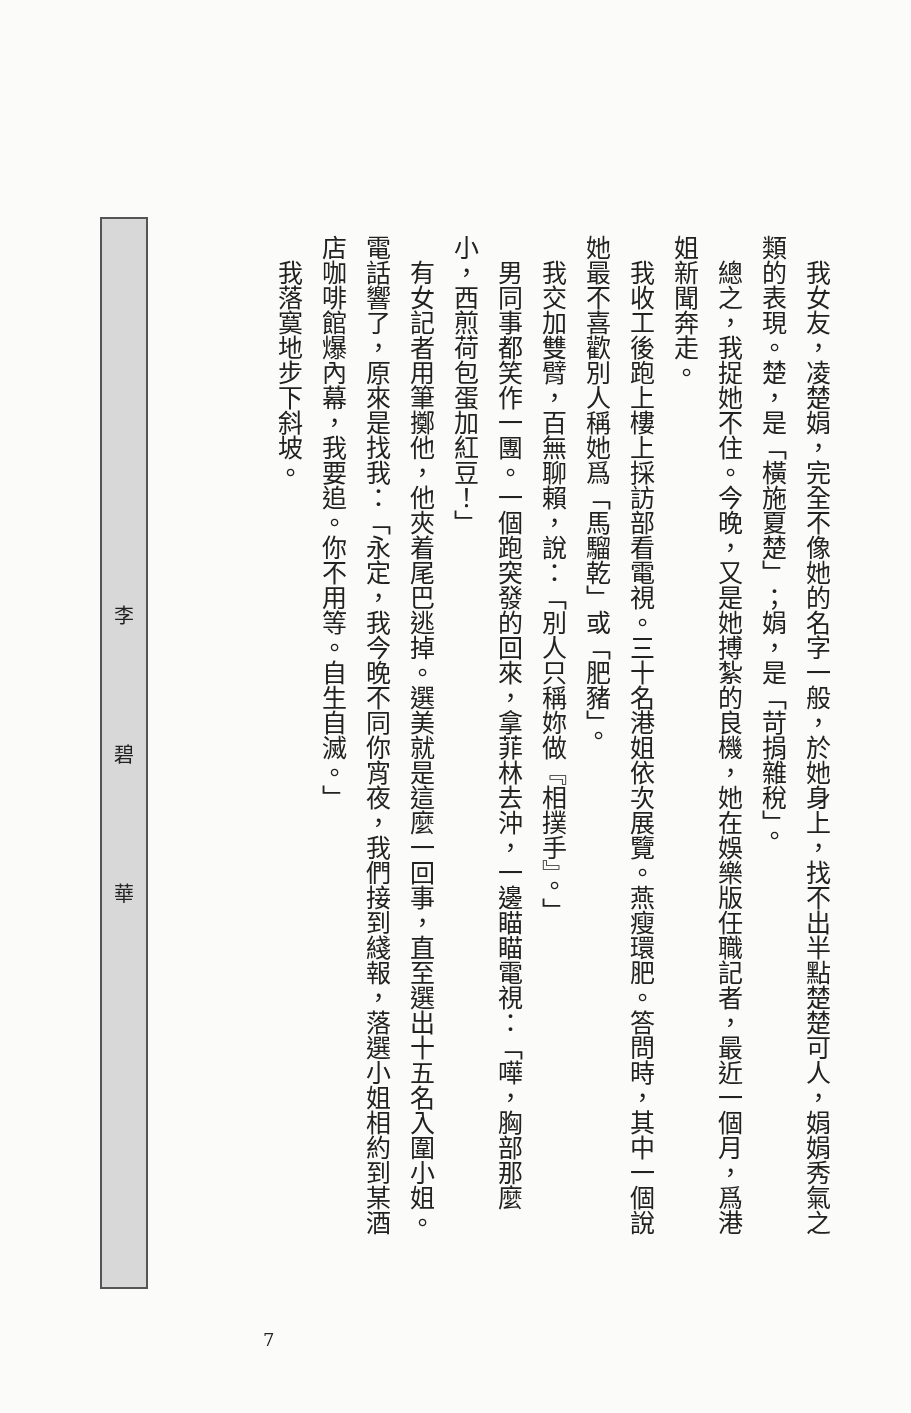我女友，凌楚娟，完全不像她的名字一般，於她身上，找不出半點楚楚可人，娟娟秀氣之類的表現。楚，是「橫施夏楚」；娟，是「苛捐雜稅」。
總之，我捉她不住。今晚，又是她搏紮的良機，她在娛樂版任職記者，最近一個月，爲港姐新聞奔走。
我收工後跑上樓上採訪部看電視。三十名港姐依次展覽。燕瘦環肥。答問時，其中一個說她最不喜歡別人稱她爲「馬騮乾」或「肥豬」。
我交加雙臂，百無聊賴，說：「別人只稱妳做『相撲手』。」
男同事都笑作一團。一個跑突發的回來，拿菲林去沖，一邊瞄瞄電視：「嘩，胸部那麼小，西煎荷包蛋加紅豆！」
有女記者用筆擲他，他夾着尾巴逃掉。選美就是這麼一回事，直至選出十五名入圍小姐。電話響了，原來是找我：「永定，我今晚不同你宵夜，我們接到綫報，落選小姐相約到某酒店咖啡館爆內幕，我要追。你不用等。自生自滅。」
我落寞地步下斜坡。
李
碧
華
7